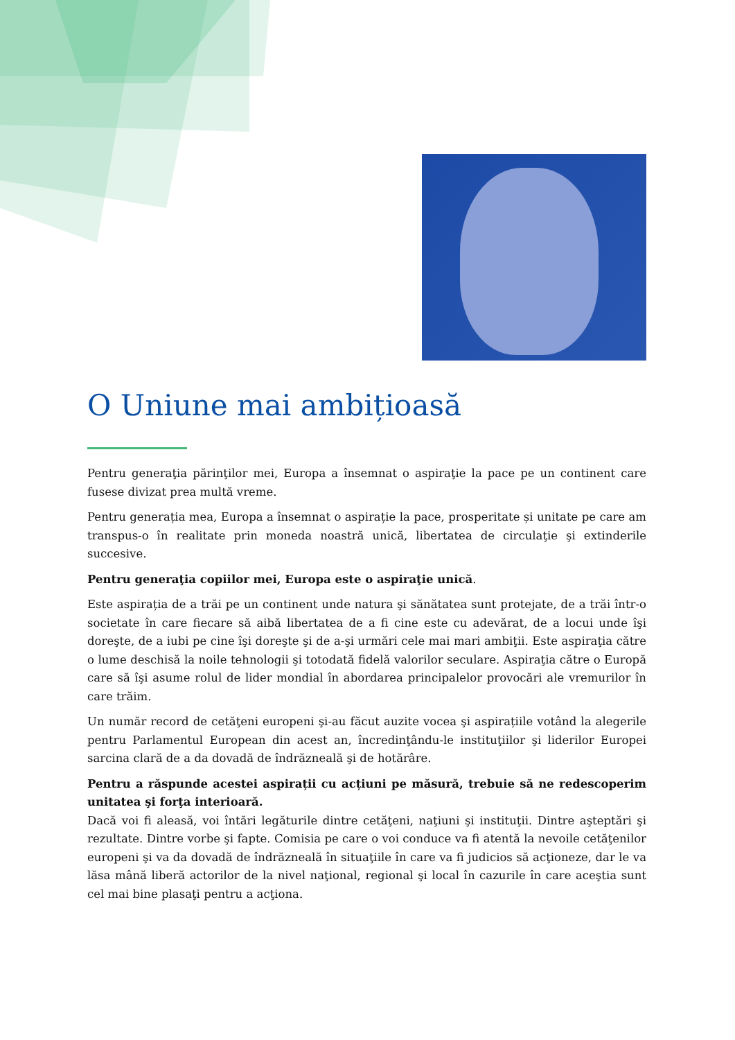O Uniune mai ambițioasă
Pentru generaţia părinţilor mei, Europa a însemnat o aspiraţie la pace pe un continent care fusese divizat prea multă vreme.
Pentru generația mea, Europa a însemnat o aspirație la pace, prosperitate și unitate pe care am transpus-o în realitate prin moneda noastră unică, libertatea de circulaţie şi extinderile succesive.
Pentru generaţia copiilor mei, Europa este o aspiraţie unică.
Este aspirația de a trăi pe un continent unde natura şi sănătatea sunt protejate, de a trăi într-o societate în care fiecare să aibă libertatea de a fi cine este cu adevărat, de a locui unde îşi doreşte, de a iubi pe cine îşi doreşte şi de a-şi urmări cele mai mari ambiţii. Este aspiraţia către o lume deschisă la noile tehnologii şi totodată fidelă valorilor seculare. Aspiraţia către o Europă care să îşi asume rolul de lider mondial în abordarea principalelor provocări ale vremurilor în care trăim.
Un număr record de cetăţeni europeni şi-au făcut auzite vocea şi aspirațiile votând la alegerile pentru Parlamentul European din acest an, încredinţându-le instituţiilor şi liderilor Europei sarcina clară de a da dovadă de îndrăzneală şi de hotărâre.
Pentru a răspunde acestei aspirații cu acțiuni pe măsură, trebuie să ne redescoperim unitatea şi forţa interioară.
Dacă voi fi aleasă, voi întări legăturile dintre cetăţeni, naţiuni şi instituţii. Dintre aşteptări şi rezultate. Dintre vorbe şi fapte. Comisia pe care o voi conduce va fi atentă la nevoile cetăţenilor europeni şi va da dovadă de îndrăzneală în situaţiile în care va fi judicios să acţioneze, dar le va lăsa mână liberă actorilor de la nivel naţional, regional şi local în cazurile în care aceştia sunt cel mai bine plasaţi pentru a acţiona.